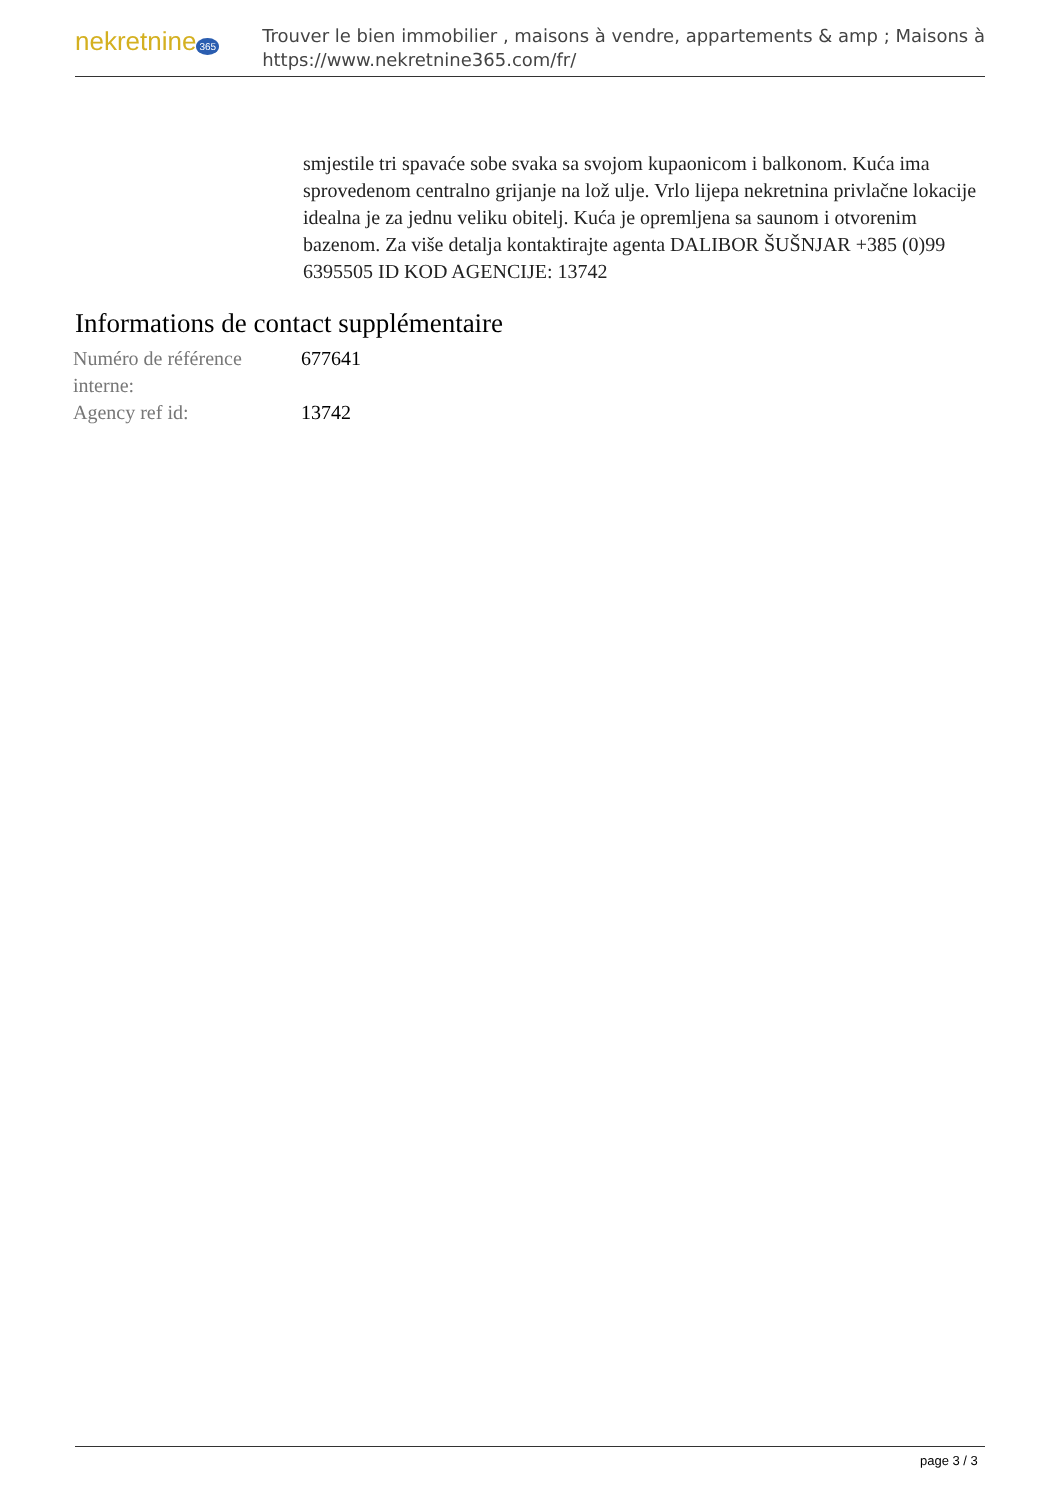nekretnine 365
Trouver le bien immobilier , maisons à vendre, appartements & amp ; Maisons à
https://www.nekretnine365.com/fr/
smjestile tri spavaće sobe svaka sa svojom kupaonicom i balkonom. Kuća ima sprovedenom centralno grijanje na lož ulje. Vrlo lijepa nekretnina privlačne lokacije idealna je za jednu veliku obitelj. Kuća je opremljena sa saunom i otvorenim bazenom. Za više detalja kontaktirajte agenta DALIBOR ŠUŠNJAR +385 (0)99 6395505 ID KOD AGENCIJE: 13742
Informations de contact supplémentaire
| Numéro de référence interne: | 677641 |
| Agency ref id: | 13742 |
page 3 / 3